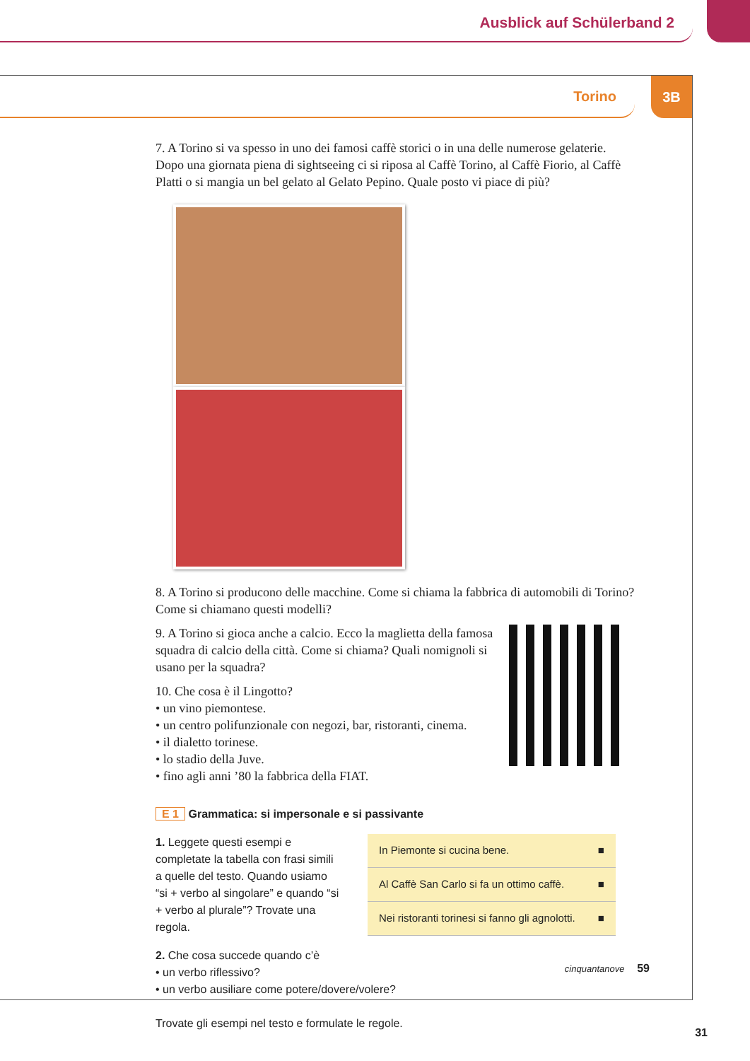Ausblick auf Schülerband 2
Torino
3B
7. A Torino si va spesso in uno dei famosi caffè storici o in una delle numerose gelaterie. Dopo una giornata piena di sightseeing ci si riposa al Caffè Torino, al Caffè Fiorio, al Caffè Platti o si mangia un bel gelato al Gelato Pepino. Quale posto vi piace di più?
8. A Torino si producono delle macchine. Come si chiama la fabbrica di automobili di Torino? Come si chiamano questi modelli?
9. A Torino si gioca anche a calcio. Ecco la maglietta della famosa squadra di calcio della città. Come si chiama? Quali nomignoli si usano per la squadra?
10. Che cosa è il Lingotto?
• un vino piemontese.
• un centro polifunzionale con negozi, bar, ristoranti, cinema.
• il dialetto torinese.
• lo stadio della Juve.
• fino agli anni ’80 la fabbrica della FIAT.
E 1 Grammatica: si impersonale e si passivante
1. Leggete questi esempi e completate la tabella con frasi simili a quelle del testo. Quando usiamo “si + verbo al singolare” e quando “si + verbo al plurale”? Trovate una regola.
| In Piemonte si cucina bene. | ■ |
| Al Caffè San Carlo si fa un ottimo caffè. | ■ |
| Nei ristoranti torinesi si fanno gli agnolotti. | ■ |
2. Che cosa succede quando c’è
• un verbo riflessivo?
• un verbo ausiliare come potere/dovere/volere?
Trovate gli esempi nel testo e formulate le regole.
cinquantanove 59
31